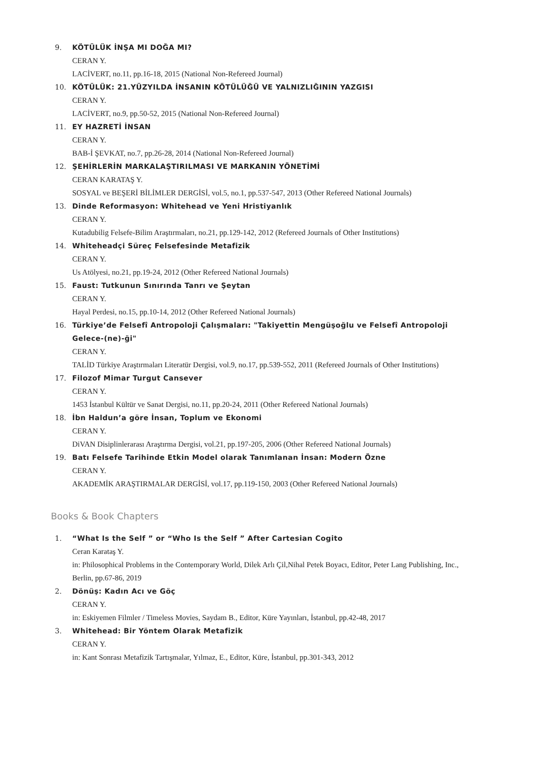9. KÖTÜLÜK İNŞA MI DOĞA MI?
CERAN Y.
LACİVERT, no.11, pp.16-18, 2015 (National Non-Refereed Journal)
10. KÖTÜLÜK: 21.YÜZYILDA İNSANIN KÖTÜLÜĞÜ VE YALNIZLIĞININ YAZGISI
CERAN Y.
LACİVERT, no.9, pp.50-52, 2015 (National Non-Refereed Journal)
11. EY HAZRETİ İNSAN
CERAN Y.
BAB-İ ŞEVKAT, no.7, pp.26-28, 2014 (National Non-Refereed Journal)
12. ŞEHİRLERİN MARKALAŞTIRILMASI VE MARKANIN YÖNETİMİ
CERAN KARATAŞ Y.
SOSYAL ve BEŞERİ BİLİMLER DERGİSİ, vol.5, no.1, pp.537-547, 2013 (Other Refereed National Journals)
13. Dinde Reformasyon: Whitehead ve Yeni Hristiyanlık
CERAN Y.
Kutadubilig Felsefe-Bilim Araştırmaları, no.21, pp.129-142, 2012 (Refereed Journals of Other Institutions)
14. Whiteheadçi Süreç Felsefesinde Metafizik
CERAN Y.
Us Atölyesi, no.21, pp.19-24, 2012 (Other Refereed National Journals)
15. Faust: Tutkunun Sınırında Tanrı ve Şeytan
CERAN Y.
Hayal Perdesi, no.15, pp.10-14, 2012 (Other Refereed National Journals)
16. Türkiye’de Felsefî Antropoloji Çalışmaları: "Takiyettin Mengüşoğlu ve Felsefî Antropoloji Gelece-(ne)-ği"
CERAN Y.
TALİD Türkiye Araştırmaları Literatür Dergisi, vol.9, no.17, pp.539-552, 2011 (Refereed Journals of Other Institutions)
17. Filozof Mimar Turgut Cansever
CERAN Y.
1453 İstanbul Kültür ve Sanat Dergisi, no.11, pp.20-24, 2011 (Other Refereed National Journals)
18. İbn Haldun’a göre İnsan, Toplum ve Ekonomi
CERAN Y.
DiVAN Disiplinlerarası Araştırma Dergisi, vol.21, pp.197-205, 2006 (Other Refereed National Journals)
19. Batı Felsefe Tarihinde Etkin Model olarak Tanımlanan İnsan: Modern Özne
CERAN Y.
AKADEMİK ARAŞTIRMALAR DERGİSİ, vol.17, pp.119-150, 2003 (Other Refereed National Journals)
Books & Book Chapters
1. “What Is the Self ” or “Who Is the Self ” After Cartesian Cogito
Ceran Karataş Y.
in: Philosophical Problems in the Contemporary World, Dilek Arlı Çil,Nihal Petek Boyacı, Editor, Peter Lang Publishing, Inc., Berlin, pp.67-86, 2019
2. Dönüş: Kadın Acı ve Göç
CERAN Y.
in: Eskiyemen Filmler / Timeless Movies, Saydam B., Editor, Küre Yayınları, İstanbul, pp.42-48, 2017
3. Whitehead: Bir Yöntem Olarak Metafizik
CERAN Y.
in: Kant Sonrası Metafizik Tartışmalar, Yılmaz, E., Editor, Küre, İstanbul, pp.301-343, 2012